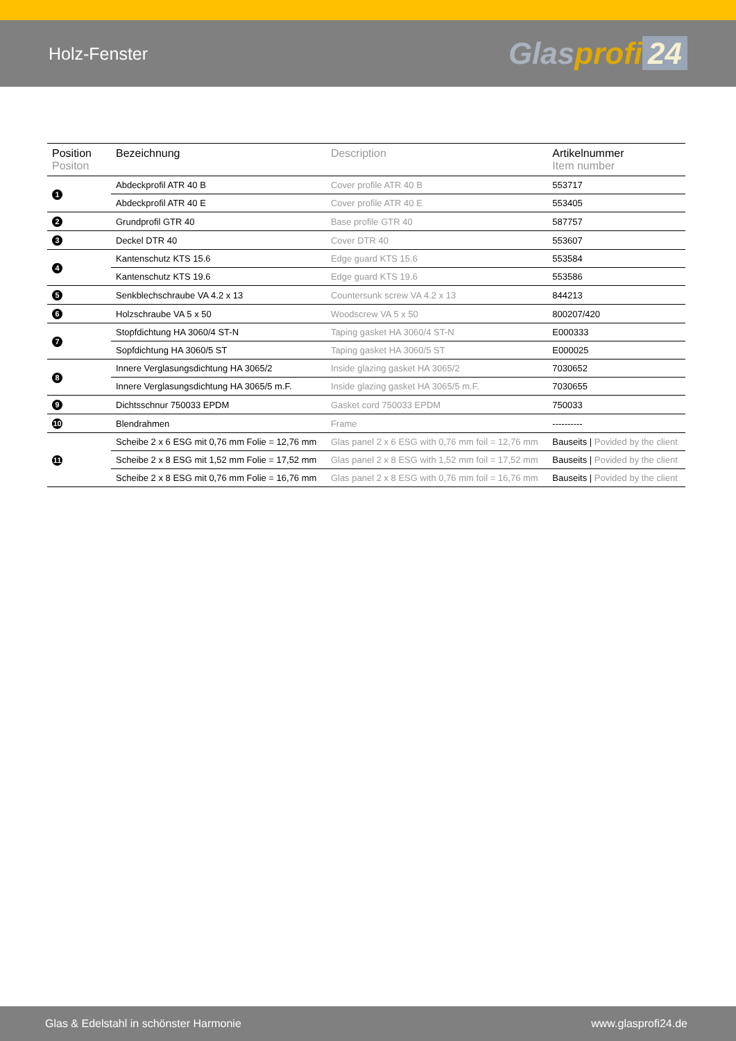Holz-Fenster
Glasprofi 24
| Position Positon | Bezeichnung | Description | Artikelnummer Item number |
| --- | --- | --- | --- |
| 1 | Abdeckprofil ATR 40 B | Cover profile ATR 40 B | 553717 |
| | Abdeckprofil ATR 40 E | Cover profile ATR 40 E | 553405 |
| 2 | Grundprofil GTR 40 | Base profile GTR 40 | 587757 |
| 3 | Deckel DTR 40 | Cover DTR 40 | 553607 |
| 4 | Kantenschutz KTS 15.6 | Edge guard KTS 15.6 | 553584 |
| | Kantenschutz KTS 19.6 | Edge guard KTS 19.6 | 553586 |
| 5 | Senkblechschraube VA 4.2 x 13 | Countersunk screw VA 4.2 x 13 | 844213 |
| 6 | Holzschraube VA 5 x 50 | Woodscrew VA 5 x 50 | 800207/420 |
| 7 | Stopfdichtung HA 3060/4 ST-N | Taping gasket HA 3060/4 ST-N | E000333 |
| | Sopfdichtung HA 3060/5 ST | Taping gasket HA 3060/5 ST | E000025 |
| 8 | Innere Verglasungsdichtung HA 3065/2 | Inside glazing gasket HA 3065/2 | 7030652 |
| | Innere Verglasungsdichtung HA 3065/5 m.F. | Inside glazing gasket HA 3065/5 m.F. | 7030655 |
| 9 | Dichtsschnur 750033 EPDM | Gasket cord 750033 EPDM | 750033 |
| 10 | Blendrahmen | Frame | ---------- |
| 11 | Scheibe 2 x 6 ESG mit 0,76 mm Folie = 12,76 mm | Glas panel 2 x 6 ESG with 0,76 mm foil = 12,76 mm | Bauseits / Povided by the client |
| | Scheibe 2 x 8 ESG mit 1,52 mm Folie = 17,52 mm | Glas panel 2 x 8 ESG with 1,52 mm foil = 17,52 mm | Bauseits / Povided by the client |
| | Scheibe 2 x 8 ESG mit 0,76 mm Folie = 16,76 mm | Glas panel 2 x 8 ESG with 0,76 mm foil = 16,76 mm | Bauseits / Povided by the client |
Glas & Edelstahl in schönster Harmonie www.glasprofi24.de